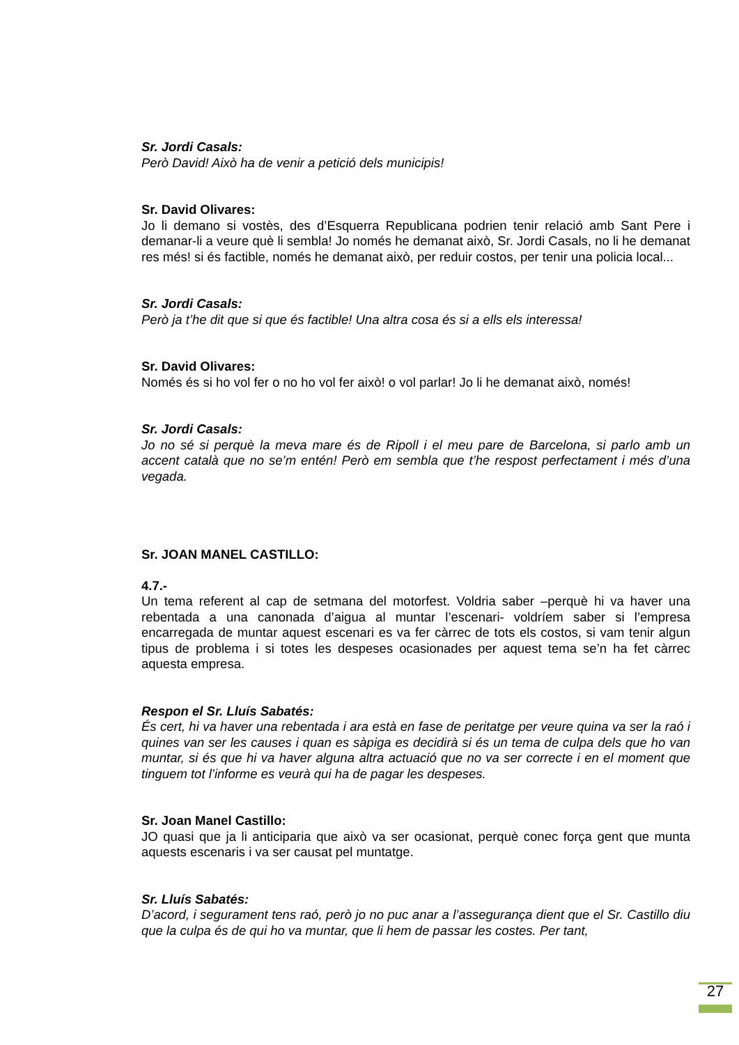Sr. Jordi Casals:
Però David! Això ha de venir a petició dels municipis!
Sr. David Olivares:
Jo li demano si vostès, des d’Esquerra Republicana podrien tenir relació amb Sant Pere i demanar-li a veure què li sembla! Jo només he demanat això, Sr. Jordi Casals, no li he demanat res més! si és factible, només he demanat això, per reduir costos, per tenir una policia local...
Sr. Jordi Casals:
Però ja t’he dit que si que és factible! Una altra cosa és si a ells els interessa!
Sr. David Olivares:
Només és si ho vol fer o no ho vol fer això! o vol parlar! Jo li he demanat això, només!
Sr. Jordi Casals:
Jo no sé si perquè la meva mare és de Ripoll i el meu pare de Barcelona, si parlo amb un accent català que no se’m entén! Però em sembla que t’he respost perfectament i més d’una vegada.
Sr. JOAN MANEL CASTILLO:
4.7.-
Un tema referent al cap de setmana del motorfest. Voldria saber –perquè hi va haver una rebentada a una canonada d’aigua al muntar l’escenari- voldríem saber si l’empresa encarregada de muntar aquest escenari es va fer càrrec de tots els costos, si vam tenir algun tipus de problema i si totes les despeses ocasionades per aquest tema se’n ha fet càrrec aquesta empresa.
Respon el Sr. Lluís Sabatés:
És cert, hi va haver una rebentada i ara està en fase de peritatge per veure quina va ser la raó i quines van ser les causes i quan es sàpiga es decidirà si és un tema de culpa dels que ho van muntar, si és que hi va haver alguna altra actuació que no va ser correcte i en el moment que tinguem tot l’informe es veurà qui ha de pagar les despeses.
Sr. Joan Manel Castillo:
JO quasi que ja li anticiparia que això va ser ocasionat, perquè conec força gent que munta aquests escenaris i va ser causat pel muntatge.
Sr. Lluís Sabatés:
D’acord, i segurament tens raó, però jo no puc anar a l’assegurança dient que el Sr. Castillo diu que la culpa és de qui ho va muntar, que li hem de passar les costes. Per tant,
27